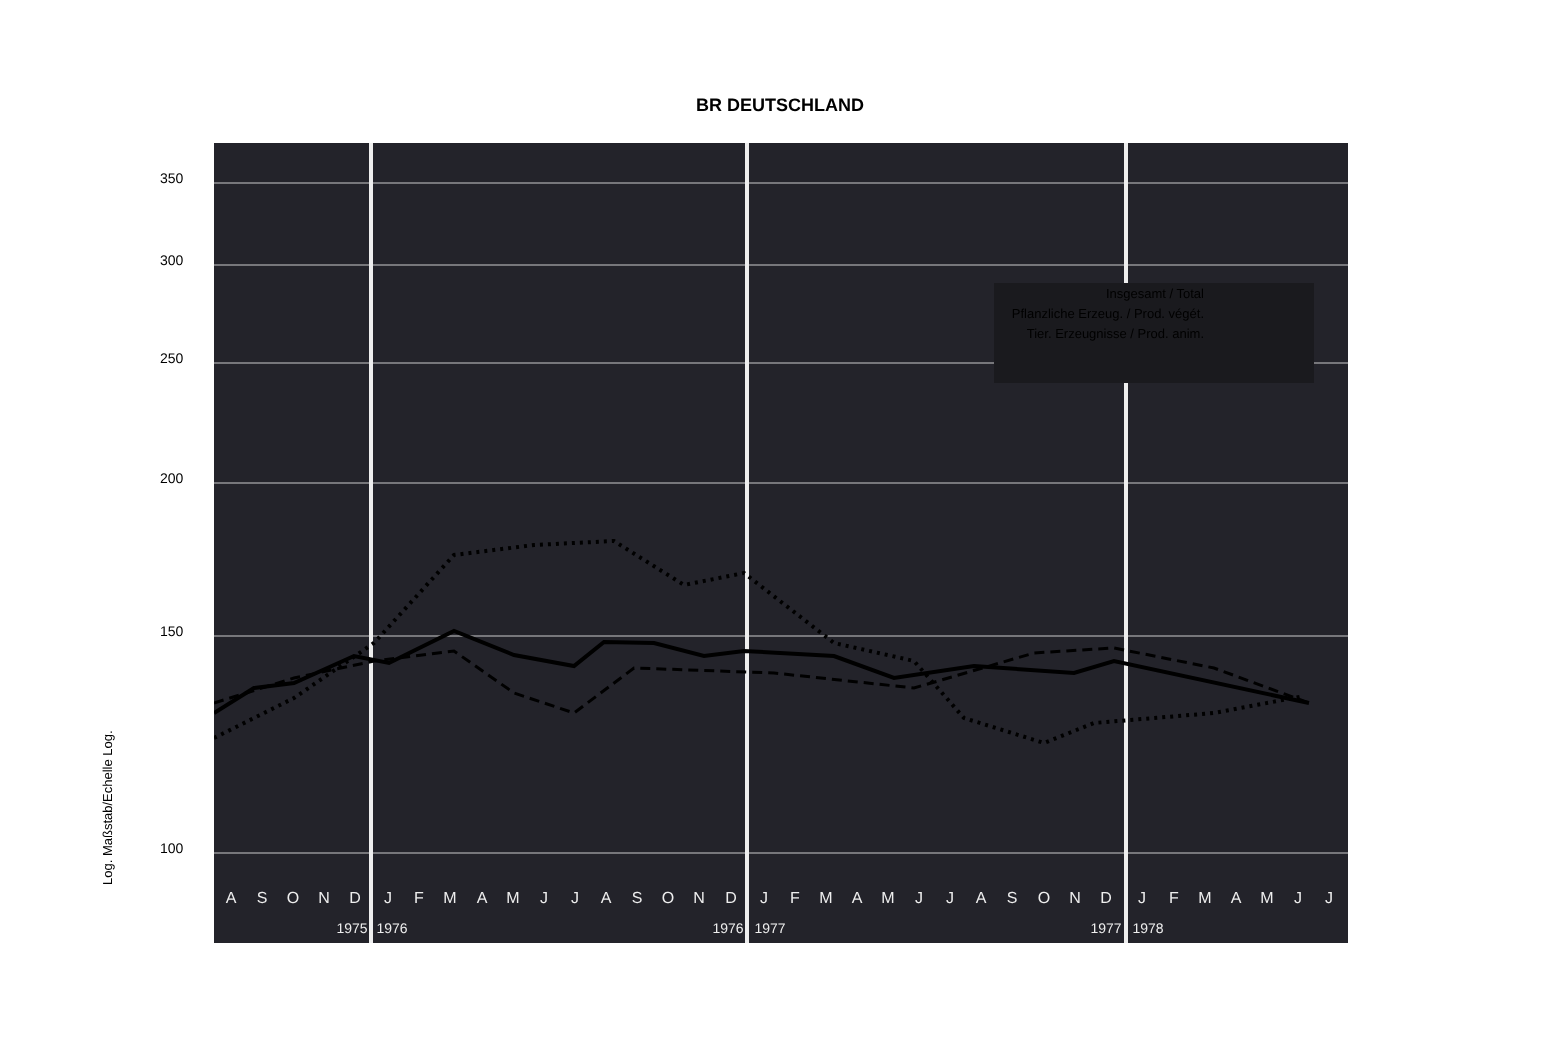BR DEUTSCHLAND
Log. Maßstab/Echelle Log.
350
300
250
200
150
100
Insgesamt / Total
Pflanzliche Erzeug. / Prod. végét.
Tier. Erzeugnisse / Prod. anim.
A
S
O
N
D
J
F
M
A
M
J
J
A
S
O
N
D
J
F
M
A
M
J
J
A
S
O
N
D
J
F
M
A
M
J
J
1975
1976
1976
1977
1977
1978